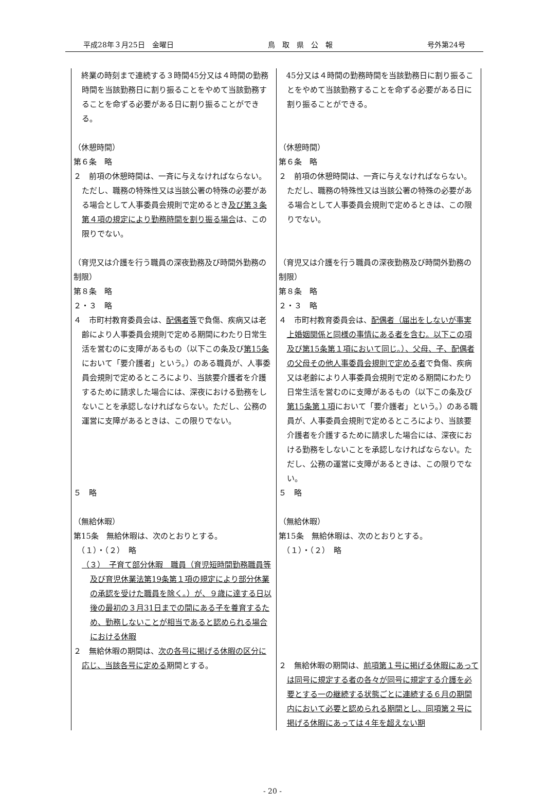平成28年３月25日　金曜日 鳥　取　県　公　報 号外第24号
| 終業の時刻まで連続する３時間45分又は４時間の勤務時間を当該勤務日に割り振ることをやめて当該勤務することを命ずる必要がある日に割り振ることができる。 （休憩時間） 第６条 略 ２ 前項の休憩時間は、一斉に与えなければならない。ただし、職務の特殊性又は当該公署の特殊の必要がある場合として人事委員会規則で定めるとき 及び第３条第４項の規定により勤務時間を割り振る場合 は、この限りでない。 （育児又は介護を行う職員の深夜勤務及び時間外勤務の制限） 第８条 略 ２・３ 略 ４ 市町村教育委員会は、 配偶者等 で負傷、疾病又は老齢により人事委員会規則で定める期間にわたり日常生活を営むのに支障があるもの（以下この条及び 第15条 において「要介護者」という。）のある職員が、人事委員会規則で定めるところにより、当該要介護者を介護するために請求した場合には、深夜における勤務をしないことを承認しなければならない。ただし、公務の運営に支障があるときは、この限りでない。 ５ 略 （無給休暇） 第15条 無給休暇は、次のとおりとする。 （１）・（２） 略 （３） 子育て部分休暇 職員（育児短時間勤務職員等及び育児休業法第19条第１項の規定により部分休業の承認を受けた職員を除く。）が、９歳に達する日以後の最初の３月31日までの間にある子を養育するため、勤務しないことが相当であると認められる場合における休暇 ２ 無給休暇の期間は、 次の各号に掲げる休暇の区分に応じ、当該各号に定める 期間とする。 | 45分又は４時間の勤務時間を当該勤務日に割り振ることをやめて当該勤務することを命ずる必要がある日に割り振ることができる。 （休憩時間） 第６条 略 ２ 前項の休憩時間は、一斉に与えなければならない。ただし、職務の特殊性又は当該公署の特殊の必要がある場合として人事委員会規則で定めるときは、この限りでない。 （育児又は介護を行う職員の深夜勤務及び時間外勤務の制限） 第８条 略 ２・３ 略 ４ 市町村教育委員会は、 配偶者（届出をしないが事実上婚姻関係と同様の事情にある者を含む。以下この項及び第15条第１項において同じ。）、父母、子、配偶者の父母その他人事委員会規則で定める者 で負傷、疾病又は老齢により人事委員会規則で定める期間にわたり日常生活を営むのに支障があるもの（以下この条及び 第15条第１項 において「要介護者」という。）のある職員が、人事委員会規則で定めるところにより、当該要介護者を介護するために請求した場合には、深夜における勤務をしないことを承認しなければならない。ただし、公務の運営に支障があるときは、この限りでない。 ５ 略 （無給休暇） 第15条 無給休暇は、次のとおりとする。 （１）・（２） 略 ２ 無給休暇の期間は、 前項第１号に掲げる休暇にあっては同号に規定する者の各々が同号に規定する介護を必要とする一の継続する状態ごとに連続する６月の期間内において必要と認められる期間とし、同項第２号に掲げる休暇にあっては４年を超えない期 |
- 20 -